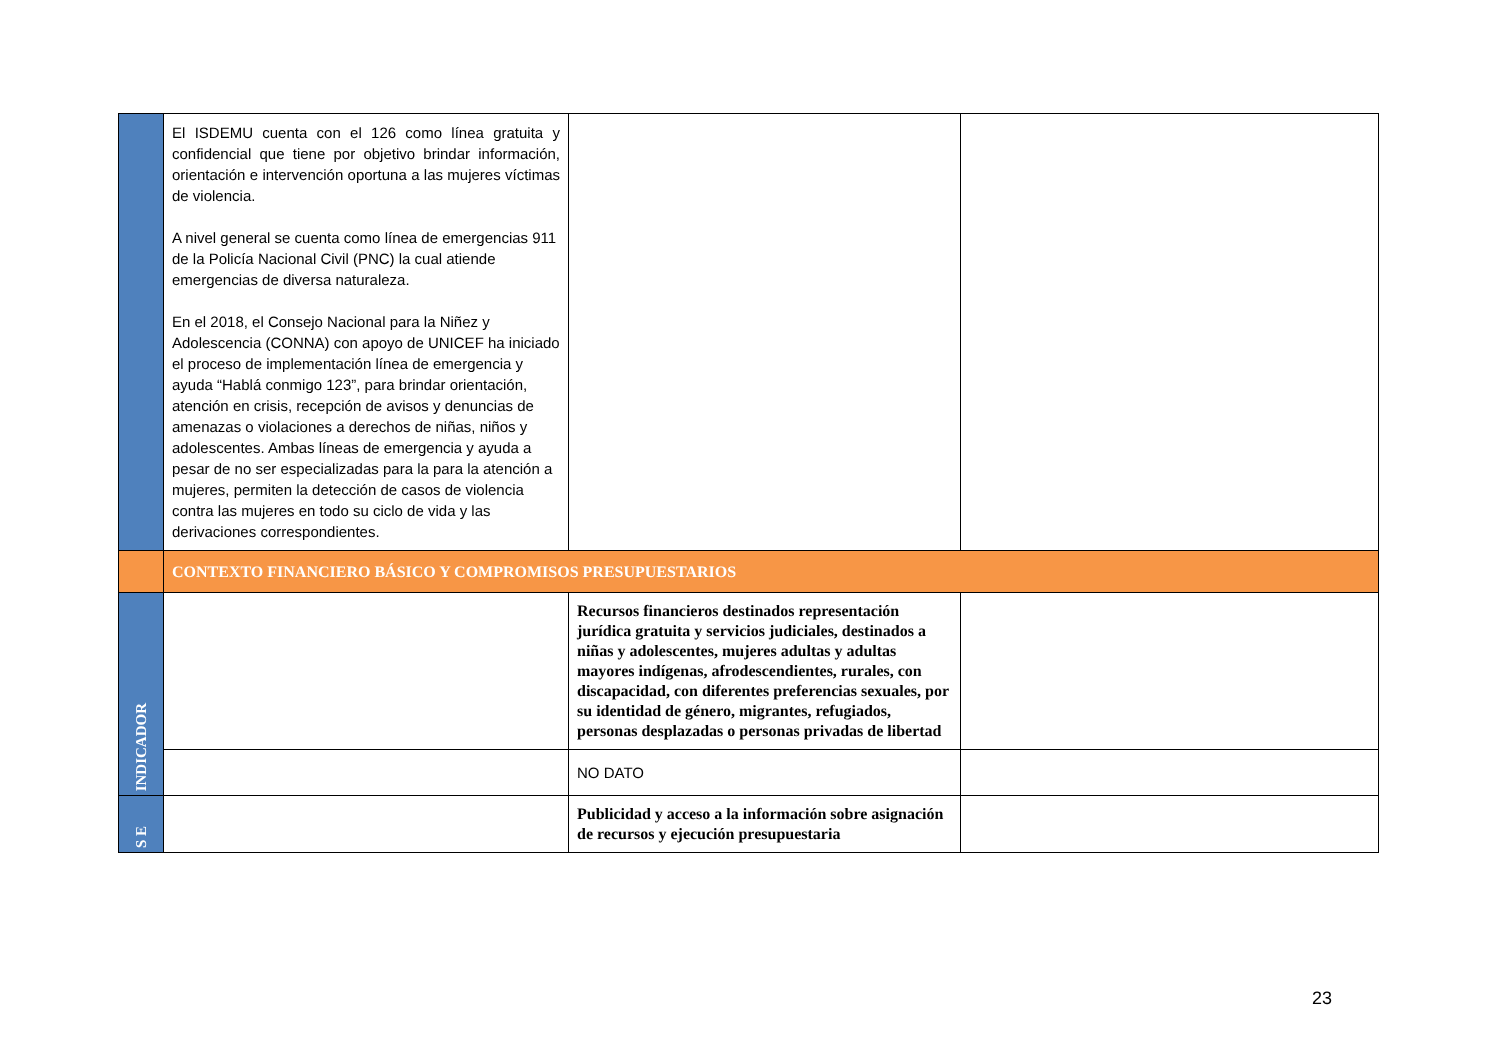| | El ISDEMU cuenta con el 126 como línea gratuita y confidencial que tiene por objetivo brindar información, orientación e intervención oportuna a las mujeres víctimas de violencia. A nivel general se cuenta como línea de emergencias 911 de la Policía Nacional Civil (PNC) la cual atiende emergencias de diversa naturaleza. En el 2018, el Consejo Nacional para la Niñez y Adolescencia (CONNA) con apoyo de UNICEF ha iniciado el proceso de implementación línea de emergencia y ayuda “Hablá conmigo 123”, para brindar orientación, atención en crisis, recepción de avisos y denuncias de amenazas o violaciones a derechos de niñas, niños y adolescentes. Ambas líneas de emergencia y ayuda a pesar de no ser especializadas para la para la atención a mujeres, permiten la detección de casos de violencia contra las mujeres en todo su ciclo de vida y las derivaciones correspondientes. | | |
| | CONTEXTO FINANCIERO BÁSICO Y COMPROMISOS PRESUPUESTARIOS | | |
| INDICADOR | | Recursos financieros destinados representación jurídica gratuita y servicios judiciales, destinados a niñas y adolescentes, mujeres adultas y adultas mayores indígenas, afrodescendientes, rurales, con discapacidad, con diferentes preferencias sexuales, por su identidad de género, migrantes, refugiados, personas desplazadas o personas privadas de libertad | |
| | | NO DATO | |
| S E | | Publicidad y acceso a la información sobre asignación de recursos y ejecución presupuestaria | |
23